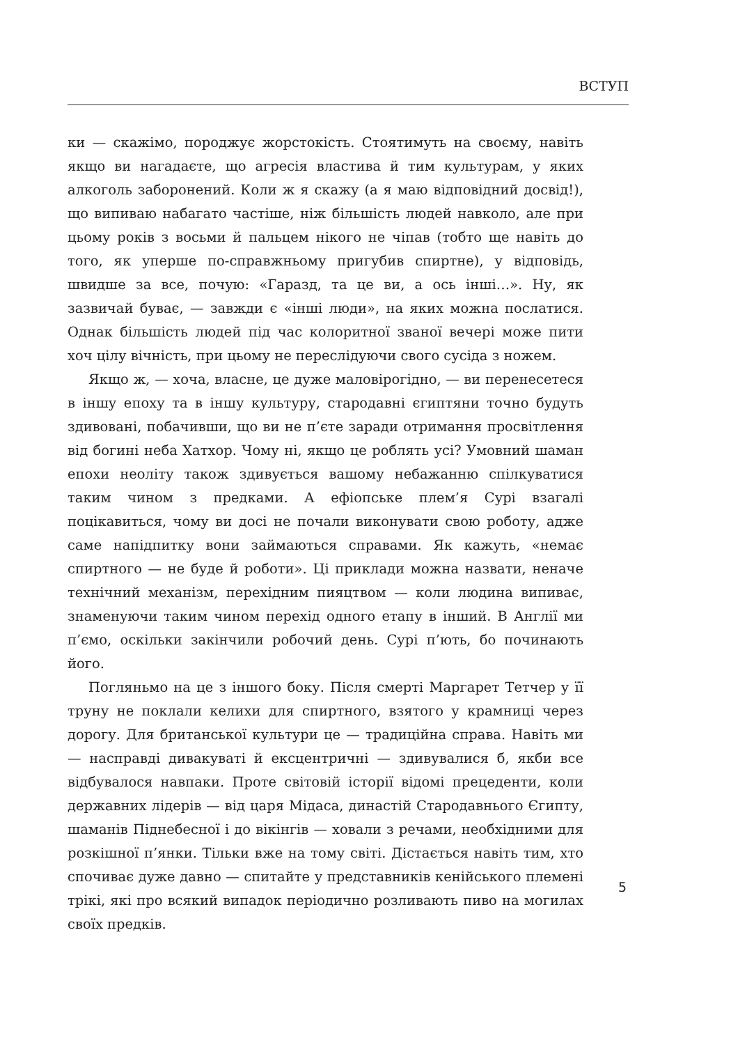ВСТУП
ки — скажімо, породжує жорстокість. Стоятимуть на своєму, навіть якщо ви нагадаєте, що агресія властива й тим культурам, у яких алкоголь заборонений. Коли ж я скажу (а я маю відповідний досвід!), що випиваю набагато частіше, ніж більшість людей навколо, але при цьому років з восьми й пальцем нікого не чіпав (тобто ще навіть до того, як уперше по-справжньому пригубив спиртне), у відповідь, швидше за все, почую: «Гаразд, та це ви, а ось інші…». Ну, як зазвичай буває, — завжди є «інші люди», на яких можна послатися. Однак більшість людей під час колоритної званої вечері може пити хоч цілу вічність, при цьому не переслідуючи свого сусіда з ножем.
Якщо ж, — хоча, власне, це дуже маловірогідно, — ви перенесетеся в іншу епоху та в іншу культуру, стародавні єгиптяни точно будуть здивовані, побачивши, що ви не п’єте заради отримання просвітлення від богині неба Хатхор. Чому ні, якщо це роблять усі? Умовний шаман епохи неоліту також здивується вашому небажанню спілкуватися таким чином з предками. А ефіопське плем’я Сурі взагалі поцікавиться, чому ви досі не почали виконувати свою роботу, адже саме напідпитку вони займаються справами. Як кажуть, «немає спиртного — не буде й роботи». Ці приклади можна назвати, неначе технічний механізм, перехідним пияцтвом — коли людина випиває, знаменуючи таким чином перехід одного етапу в інший. В Англії ми п’ємо, оскільки закінчили робочий день. Сурі п’ють, бо починають його.
Погляньмо на це з іншого боку. Після смерті Маргарет Тетчер у її труну не поклали келихи для спиртного, взятого у крамниці через дорогу. Для британської культури це — традиційна справа. Навіть ми — насправді дивакуваті й ексцентричні — здивувалися б, якби все відбувалося навпаки. Проте світовій історії відомі прецеденти, коли державних лідерів — від царя Мідаса, династій Стародавнього Єгипту, шаманів Піднебесної і до вікінгів — ховали з речами, необхідними для розкішної п’янки. Тільки вже на тому світі. Дістається навіть тим, хто спочиває дуже давно — спитайте у представників кенійського племені трікі, які про всякий випадок періодично розливають пиво на могилах своїх предків.
5